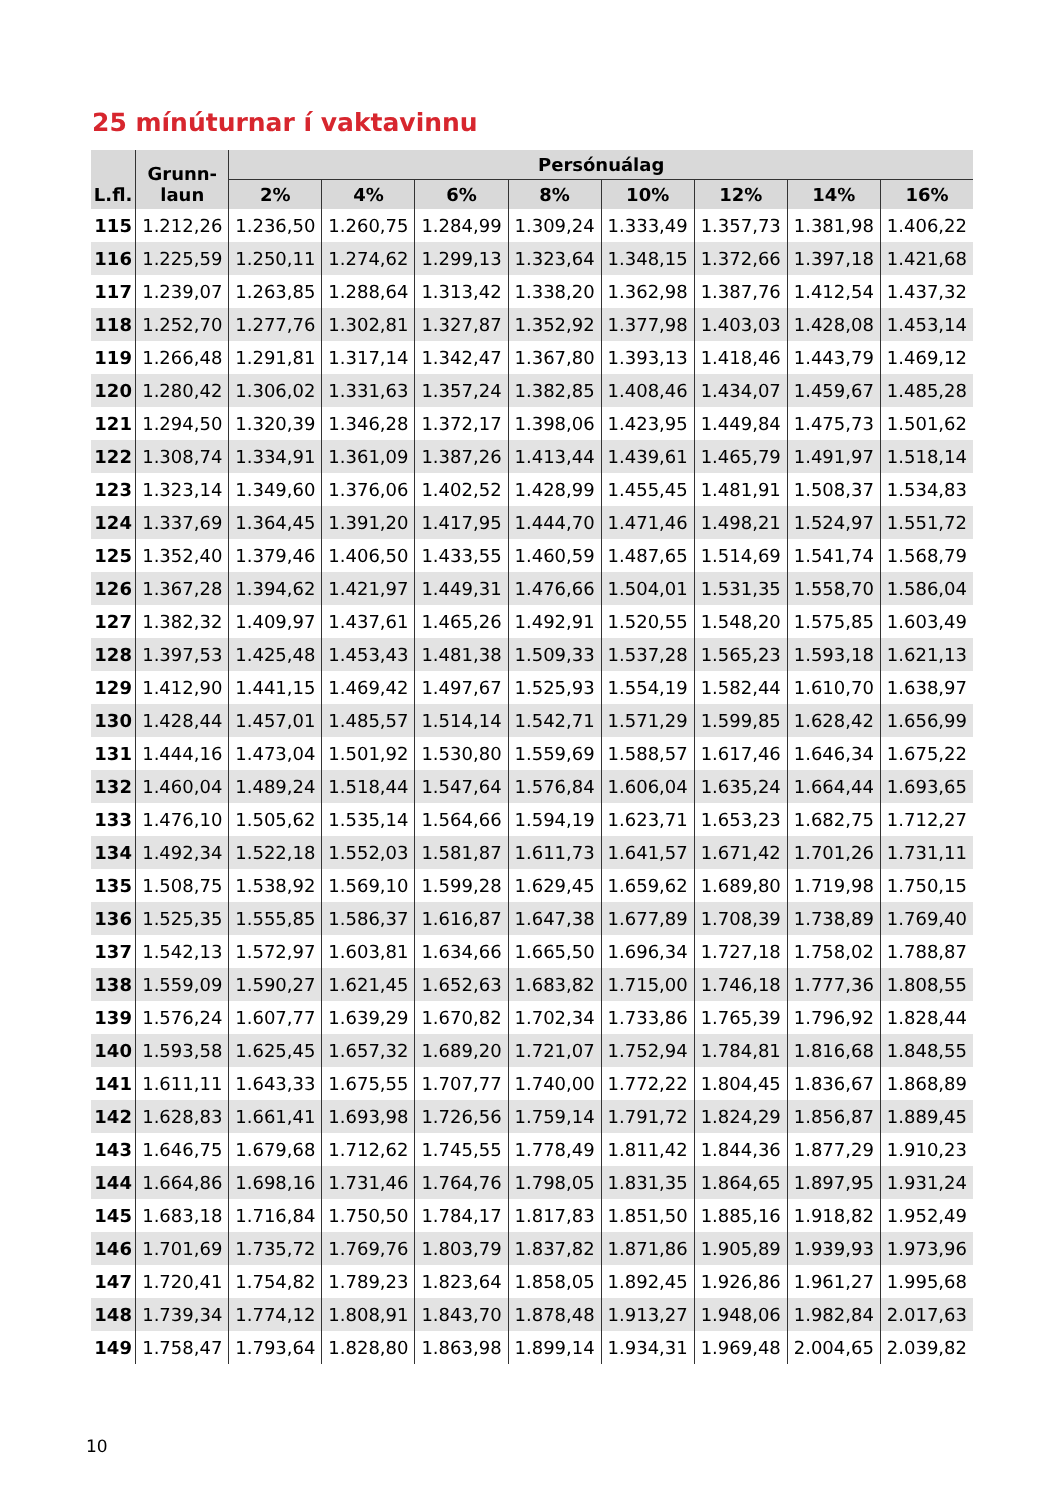25 mínúturnar í vaktavinnu
| L.fl. | Grunn- laun | Persónuálag | | | | | | | |
| --- | --- | --- | --- | --- | --- | --- | --- | --- | --- |
| | | 2% | 4% | 6% | 8% | 10% | 12% | 14% | 16% |
| 115 | 1.212,26 | 1.236,50 | 1.260,75 | 1.284,99 | 1.309,24 | 1.333,49 | 1.357,73 | 1.381,98 | 1.406,22 |
| 116 | 1.225,59 | 1.250,11 | 1.274,62 | 1.299,13 | 1.323,64 | 1.348,15 | 1.372,66 | 1.397,18 | 1.421,68 |
| 117 | 1.239,07 | 1.263,85 | 1.288,64 | 1.313,42 | 1.338,20 | 1.362,98 | 1.387,76 | 1.412,54 | 1.437,32 |
| 118 | 1.252,70 | 1.277,76 | 1.302,81 | 1.327,87 | 1.352,92 | 1.377,98 | 1.403,03 | 1.428,08 | 1.453,14 |
| 119 | 1.266,48 | 1.291,81 | 1.317,14 | 1.342,47 | 1.367,80 | 1.393,13 | 1.418,46 | 1.443,79 | 1.469,12 |
| 120 | 1.280,42 | 1.306,02 | 1.331,63 | 1.357,24 | 1.382,85 | 1.408,46 | 1.434,07 | 1.459,67 | 1.485,28 |
| 121 | 1.294,50 | 1.320,39 | 1.346,28 | 1.372,17 | 1.398,06 | 1.423,95 | 1.449,84 | 1.475,73 | 1.501,62 |
| 122 | 1.308,74 | 1.334,91 | 1.361,09 | 1.387,26 | 1.413,44 | 1.439,61 | 1.465,79 | 1.491,97 | 1.518,14 |
| 123 | 1.323,14 | 1.349,60 | 1.376,06 | 1.402,52 | 1.428,99 | 1.455,45 | 1.481,91 | 1.508,37 | 1.534,83 |
| 124 | 1.337,69 | 1.364,45 | 1.391,20 | 1.417,95 | 1.444,70 | 1.471,46 | 1.498,21 | 1.524,97 | 1.551,72 |
| 125 | 1.352,40 | 1.379,46 | 1.406,50 | 1.433,55 | 1.460,59 | 1.487,65 | 1.514,69 | 1.541,74 | 1.568,79 |
| 126 | 1.367,28 | 1.394,62 | 1.421,97 | 1.449,31 | 1.476,66 | 1.504,01 | 1.531,35 | 1.558,70 | 1.586,04 |
| 127 | 1.382,32 | 1.409,97 | 1.437,61 | 1.465,26 | 1.492,91 | 1.520,55 | 1.548,20 | 1.575,85 | 1.603,49 |
| 128 | 1.397,53 | 1.425,48 | 1.453,43 | 1.481,38 | 1.509,33 | 1.537,28 | 1.565,23 | 1.593,18 | 1.621,13 |
| 129 | 1.412,90 | 1.441,15 | 1.469,42 | 1.497,67 | 1.525,93 | 1.554,19 | 1.582,44 | 1.610,70 | 1.638,97 |
| 130 | 1.428,44 | 1.457,01 | 1.485,57 | 1.514,14 | 1.542,71 | 1.571,29 | 1.599,85 | 1.628,42 | 1.656,99 |
| 131 | 1.444,16 | 1.473,04 | 1.501,92 | 1.530,80 | 1.559,69 | 1.588,57 | 1.617,46 | 1.646,34 | 1.675,22 |
| 132 | 1.460,04 | 1.489,24 | 1.518,44 | 1.547,64 | 1.576,84 | 1.606,04 | 1.635,24 | 1.664,44 | 1.693,65 |
| 133 | 1.476,10 | 1.505,62 | 1.535,14 | 1.564,66 | 1.594,19 | 1.623,71 | 1.653,23 | 1.682,75 | 1.712,27 |
| 134 | 1.492,34 | 1.522,18 | 1.552,03 | 1.581,87 | 1.611,73 | 1.641,57 | 1.671,42 | 1.701,26 | 1.731,11 |
| 135 | 1.508,75 | 1.538,92 | 1.569,10 | 1.599,28 | 1.629,45 | 1.659,62 | 1.689,80 | 1.719,98 | 1.750,15 |
| 136 | 1.525,35 | 1.555,85 | 1.586,37 | 1.616,87 | 1.647,38 | 1.677,89 | 1.708,39 | 1.738,89 | 1.769,40 |
| 137 | 1.542,13 | 1.572,97 | 1.603,81 | 1.634,66 | 1.665,50 | 1.696,34 | 1.727,18 | 1.758,02 | 1.788,87 |
| 138 | 1.559,09 | 1.590,27 | 1.621,45 | 1.652,63 | 1.683,82 | 1.715,00 | 1.746,18 | 1.777,36 | 1.808,55 |
| 139 | 1.576,24 | 1.607,77 | 1.639,29 | 1.670,82 | 1.702,34 | 1.733,86 | 1.765,39 | 1.796,92 | 1.828,44 |
| 140 | 1.593,58 | 1.625,45 | 1.657,32 | 1.689,20 | 1.721,07 | 1.752,94 | 1.784,81 | 1.816,68 | 1.848,55 |
| 141 | 1.611,11 | 1.643,33 | 1.675,55 | 1.707,77 | 1.740,00 | 1.772,22 | 1.804,45 | 1.836,67 | 1.868,89 |
| 142 | 1.628,83 | 1.661,41 | 1.693,98 | 1.726,56 | 1.759,14 | 1.791,72 | 1.824,29 | 1.856,87 | 1.889,45 |
| 143 | 1.646,75 | 1.679,68 | 1.712,62 | 1.745,55 | 1.778,49 | 1.811,42 | 1.844,36 | 1.877,29 | 1.910,23 |
| 144 | 1.664,86 | 1.698,16 | 1.731,46 | 1.764,76 | 1.798,05 | 1.831,35 | 1.864,65 | 1.897,95 | 1.931,24 |
| 145 | 1.683,18 | 1.716,84 | 1.750,50 | 1.784,17 | 1.817,83 | 1.851,50 | 1.885,16 | 1.918,82 | 1.952,49 |
| 146 | 1.701,69 | 1.735,72 | 1.769,76 | 1.803,79 | 1.837,82 | 1.871,86 | 1.905,89 | 1.939,93 | 1.973,96 |
| 147 | 1.720,41 | 1.754,82 | 1.789,23 | 1.823,64 | 1.858,05 | 1.892,45 | 1.926,86 | 1.961,27 | 1.995,68 |
| 148 | 1.739,34 | 1.774,12 | 1.808,91 | 1.843,70 | 1.878,48 | 1.913,27 | 1.948,06 | 1.982,84 | 2.017,63 |
| 149 | 1.758,47 | 1.793,64 | 1.828,80 | 1.863,98 | 1.899,14 | 1.934,31 | 1.969,48 | 2.004,65 | 2.039,82 |
10